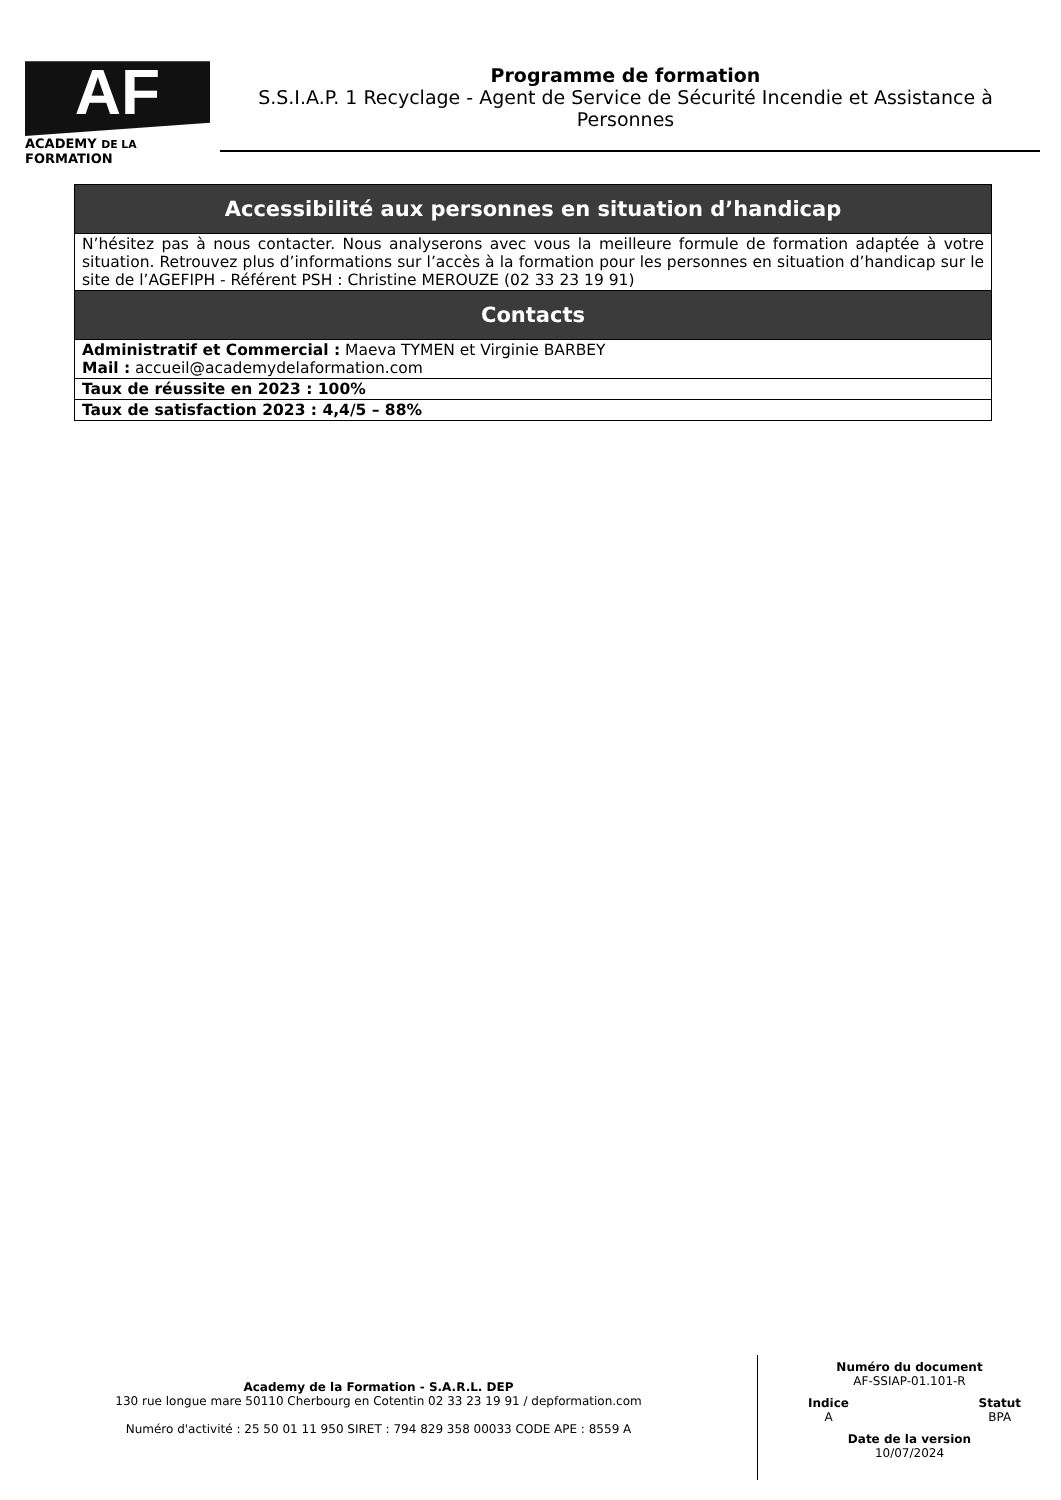AF
ACADEMY DE LA FORMATION
Programme de formation
S.S.I.A.P. 1 Recyclage - Agent de Service de Sécurité Incendie et Assistance à Personnes
| Accessibilité aux personnes en situation d’handicap |
| --- |
| N’hésitez pas à nous contacter. Nous analyserons avec vous la meilleure formule de formation adaptée à votre situation. Retrouvez plus d’informations sur l’accès à la formation pour les personnes en situation d’handicap sur le site de l’AGEFIPH - Référent PSH : Christine MEROUZE (02 33 23 19 91) |
| Contacts |
| Administratif et Commercial : Maeva TYMEN et Virginie BARBEY Mail : accueil@academydelaformation.com |
| Taux de réussite en 2023 : 100% |
| Taux de satisfaction 2023 : 4,4/5 – 88% |
Academy de la Formation - S.A.R.L. DEP
130 rue longue mare 50110 Cherbourg en Cotentin 02 33 23 19 91 / depformation.com
Numéro d'activité : 25 50 01 11 950 SIRET : 794 829 358 00033 CODE APE : 8559 A
Numéro du document
AF-SSIAP-01.101-R
Indice
A
Statut
BPA
Date de la version
10/07/2024